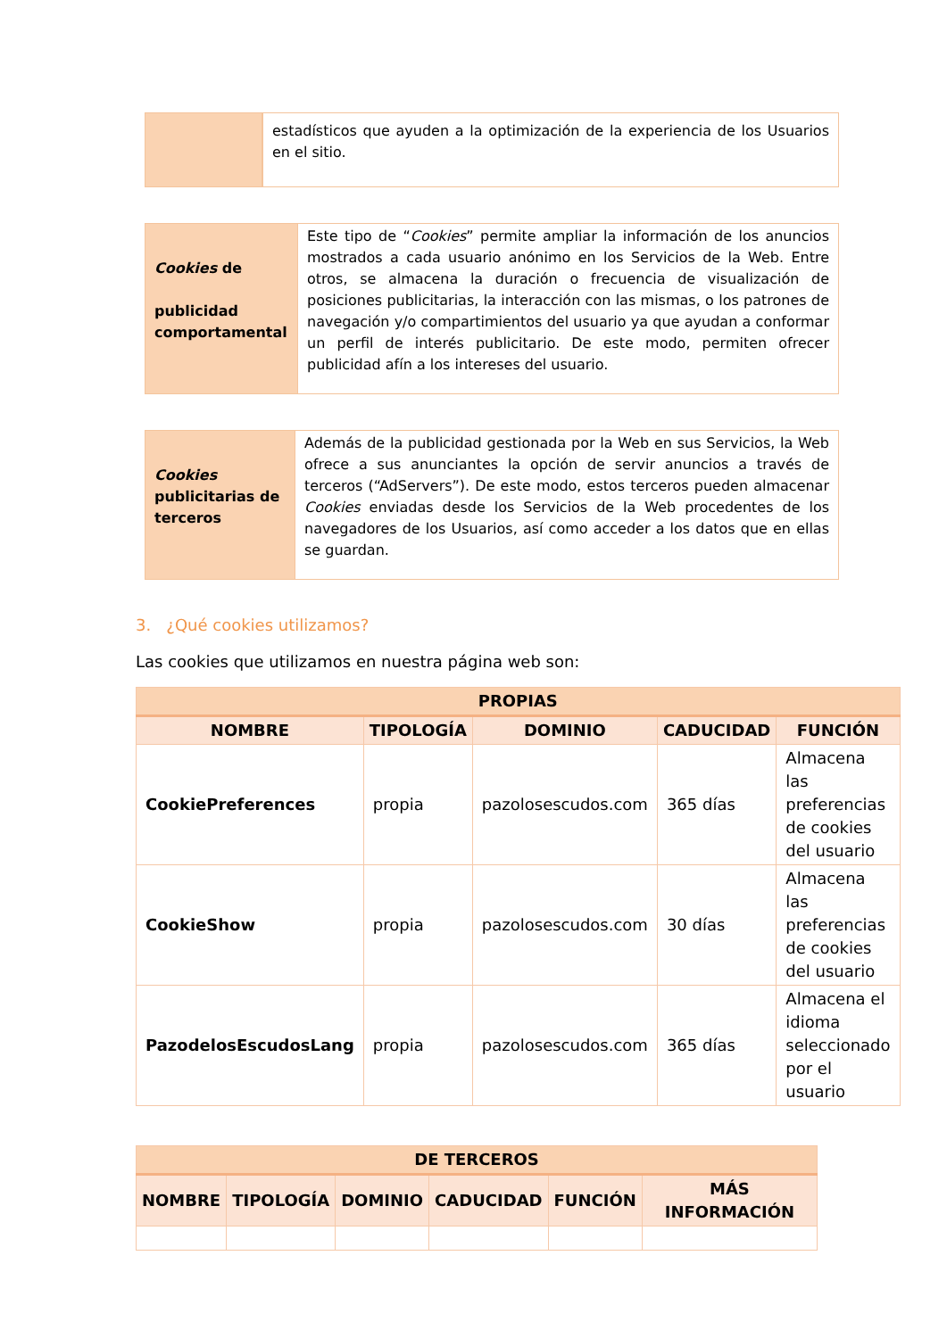| | | estadísticos que ayuden a la optimización de la experiencia de los Usuarios en el sitio. |
| Cookies de publicidad comportamental | Este tipo de “ Cookies ” permite ampliar la información de los anuncios mostrados a cada usuario anónimo en los Servicios de la Web. Entre otros, se almacena la duración o frecuencia de visualización de posiciones publicitarias, la interacción con las mismas, o los patrones de navegación y/o compartimientos del usuario ya que ayudan a conformar un perfil de interés publicitario. De este modo, permiten ofrecer publicidad afín a los intereses del usuario. |
| Cookies publicitarias de terceros | Además de la publicidad gestionada por la Web en sus Servicios, la Web ofrece a sus anunciantes la opción de servir anuncios a través de terceros (“AdServers”). De este modo, estos terceros pueden almacenar Cookies enviadas desde los Servicios de la Web procedentes de los navegadores de los Usuarios, así como acceder a los datos que en ellas se guardan. |
3. ¿Qué cookies utilizamos?
Las cookies que utilizamos en nuestra página web son:
| PROPIAS | | | | |
| --- | --- | --- | --- | --- |
| NOMBRE | TIPOLOGÍA | DOMINIO | CADUCIDAD | FUNCIÓN |
| CookiePreferences | propia | pazolosescudos.com | 365 días | Almacena las preferencias de cookies del usuario |
| CookieShow | propia | pazolosescudos.com | 30 días | Almacena las preferencias de cookies del usuario |
| PazodelosEscudosLang | propia | pazolosescudos.com | 365 días | Almacena el idioma seleccionado por el usuario |
| DE TERCEROS | | | | | |
| --- | --- | --- | --- | --- | --- |
| NOMBRE | TIPOLOGÍA | DOMINIO | CADUCIDAD | FUNCIÓN | MÁS INFORMACIÓN |